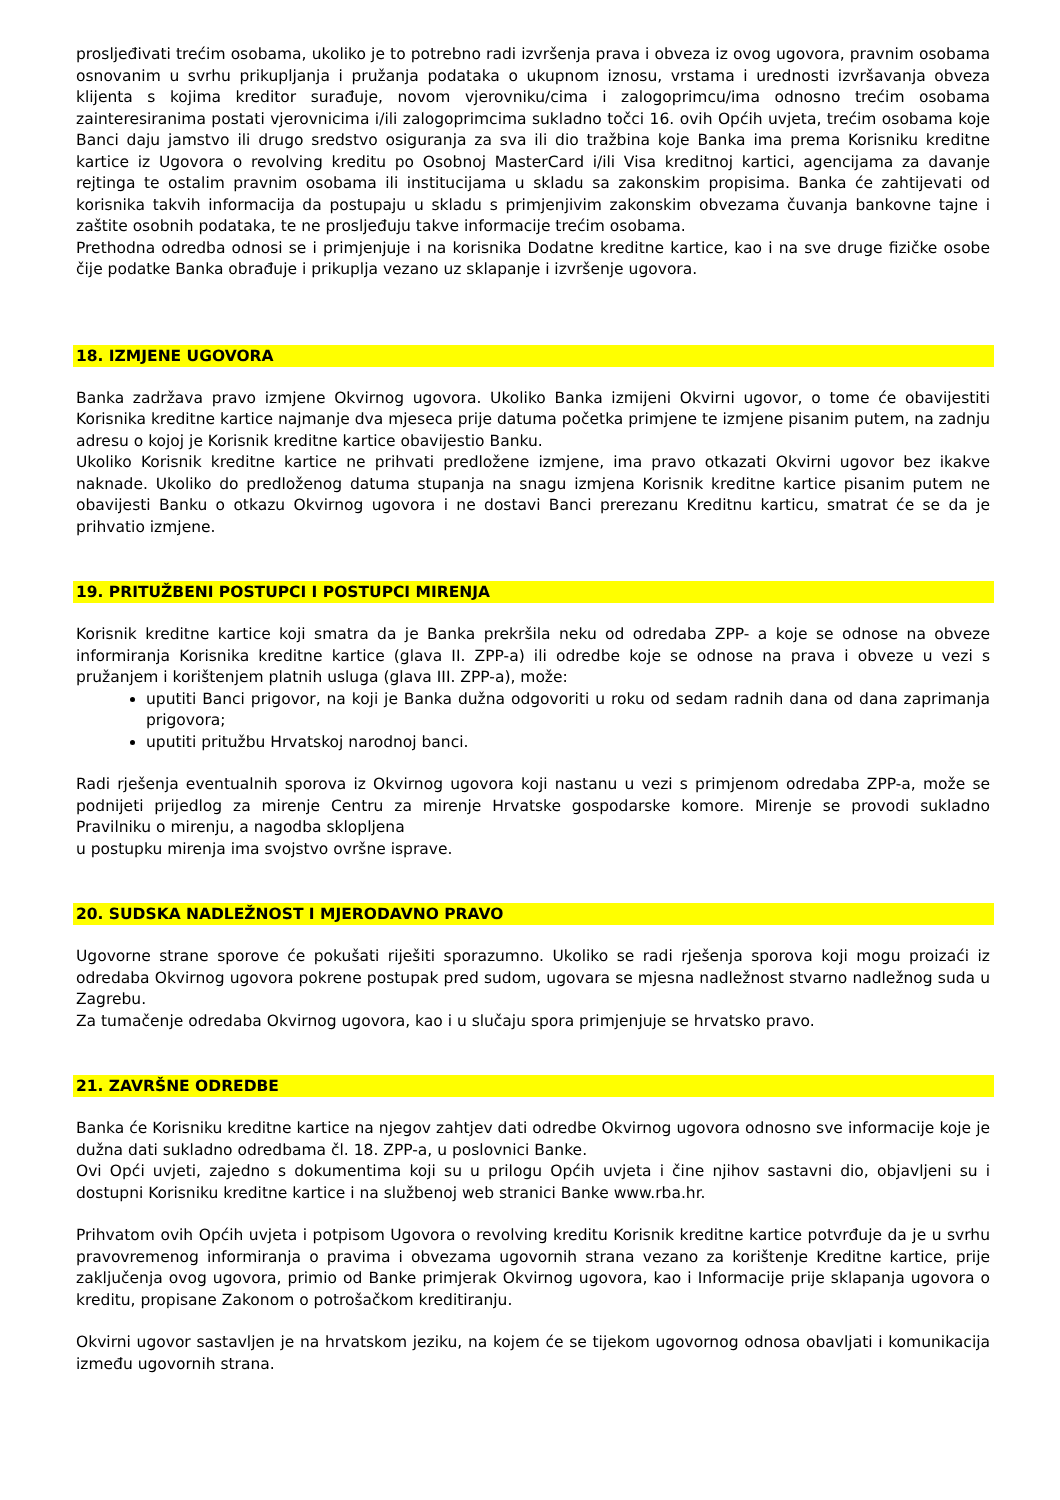prosljeđivati trećim osobama, ukoliko je to potrebno radi izvršenja prava i obveza iz ovog ugovora, pravnim osobama osnovanim u svrhu prikupljanja i pružanja podataka o ukupnom iznosu, vrstama i urednosti izvršavanja obveza klijenta s kojima kreditor surađuje, novom vjerovniku/cima i zalogoprimcu/ima odnosno trećim osobama zainteresiranima postati vjerovnicima i/ili zalogoprimcima sukladno točci 16. ovih Općih uvjeta, trećim osobama koje Banci daju jamstvo ili drugo sredstvo osiguranja za sva ili dio tražbina koje Banka ima prema Korisniku kreditne kartice iz Ugovora o revolving kreditu po Osobnoj MasterCard i/ili Visa kreditnoj kartici, agencijama za davanje rejtinga te ostalim pravnim osobama ili institucijama u skladu sa zakonskim propisima. Banka će zahtijevati od korisnika takvih informacija da postupaju u skladu s primjenjivim zakonskim obvezama čuvanja bankovne tajne i zaštite osobnih podataka, te ne prosljeđuju takve informacije trećim osobama.
Prethodna odredba odnosi se i primjenjuje i na korisnika Dodatne kreditne kartice, kao i na sve druge fizičke osobe čije podatke Banka obrađuje i prikuplja vezano uz sklapanje i izvršenje ugovora.
18. IZMJENE UGOVORA
Banka zadržava pravo izmjene Okvirnog ugovora. Ukoliko Banka izmijeni Okvirni ugovor, o tome će obavijestiti Korisnika kreditne kartice najmanje dva mjeseca prije datuma početka primjene te izmjene pisanim putem, na zadnju adresu o kojoj je Korisnik kreditne kartice obavijestio Banku.
Ukoliko Korisnik kreditne kartice ne prihvati predložene izmjene, ima pravo otkazati Okvirni ugovor bez ikakve naknade. Ukoliko do predloženog datuma stupanja na snagu izmjena Korisnik kreditne kartice pisanim putem ne obavijesti Banku o otkazu Okvirnog ugovora i ne dostavi Banci prerezanu Kreditnu karticu, smatrat će se da je prihvatio izmjene.
19. PRITUŽBENI POSTUPCI I POSTUPCI MIRENJA
Korisnik kreditne kartice koji smatra da je Banka prekršila neku od odredaba ZPP- a koje se odnose na obveze informiranja Korisnika kreditne kartice (glava II. ZPP-a) ili odredbe koje se odnose na prava i obveze u vezi s pružanjem i korištenjem platnih usluga (glava III. ZPP-a), može:
uputiti Banci prigovor, na koji je Banka dužna odgovoriti u roku od sedam radnih dana od dana zaprimanja prigovora;
uputiti pritužbu Hrvatskoj narodnoj banci.
Radi rješenja eventualnih sporova iz Okvirnog ugovora koji nastanu u vezi s primjenom odredaba ZPP-a, može se podnijeti prijedlog za mirenje Centru za mirenje Hrvatske gospodarske komore. Mirenje se provodi sukladno Pravilniku o mirenju, a nagodba sklopljena
u postupku mirenja ima svojstvo ovršne isprave.
20. SUDSKA NADLEŽNOST I MJERODAVNO PRAVO
Ugovorne strane sporove će pokušati riješiti sporazumno. Ukoliko se radi rješenja sporova koji mogu proizaći iz odredaba Okvirnog ugovora pokrene postupak pred sudom, ugovara se mjesna nadležnost stvarno nadležnog suda u Zagrebu.
Za tumačenje odredaba Okvirnog ugovora, kao i u slučaju spora primjenjuje se hrvatsko pravo.
21. ZAVRŠNE ODREDBE
Banka će Korisniku kreditne kartice na njegov zahtjev dati odredbe Okvirnog ugovora odnosno sve informacije koje je dužna dati sukladno odredbama čl. 18. ZPP-a, u poslovnici Banke.
Ovi Opći uvjeti, zajedno s dokumentima koji su u prilogu Općih uvjeta i čine njihov sastavni dio, objavljeni su i dostupni Korisniku kreditne kartice i na službenoj web stranici Banke www.rba.hr.
Prihvatom ovih Općih uvjeta i potpisom Ugovora o revolving kreditu Korisnik kreditne kartice potvrđuje da je u svrhu pravovremenog informiranja o pravima i obvezama ugovornih strana vezano za korištenje Kreditne kartice, prije zaključenja ovog ugovora, primio od Banke primjerak Okvirnog ugovora, kao i Informacije prije sklapanja ugovora o kreditu, propisane Zakonom o potrošačkom kreditiranju.
Okvirni ugovor sastavljen je na hrvatskom jeziku, na kojem će se tijekom ugovornog odnosa obavljati i komunikacija između ugovornih strana.